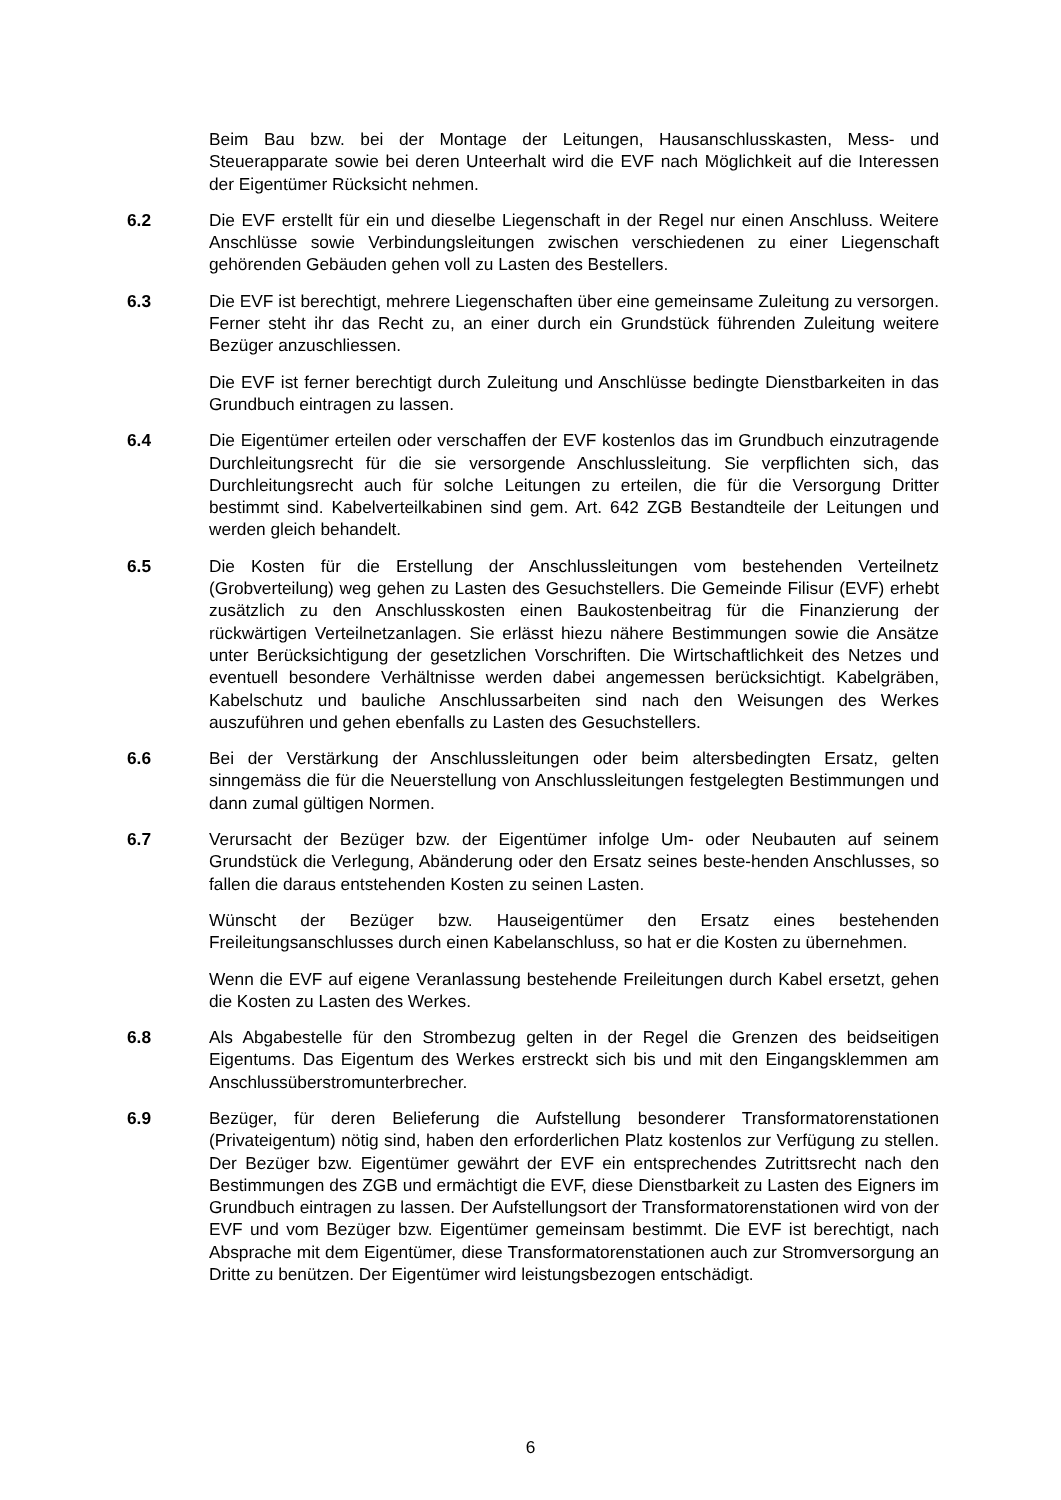Beim Bau bzw. bei der Montage der Leitungen, Hausanschlusskasten, Mess- und Steuerapparate sowie bei deren Unteerhalt wird die EVF nach Möglichkeit auf die Interessen der Eigentümer Rücksicht nehmen.
6.2 Die EVF erstellt für ein und dieselbe Liegenschaft in der Regel nur einen Anschluss. Weitere Anschlüsse sowie Verbindungsleitungen zwischen verschiedenen zu einer Liegenschaft gehörenden Gebäuden gehen voll zu Lasten des Bestellers.
6.3 Die EVF ist berechtigt, mehrere Liegenschaften über eine gemeinsame Zuleitung zu versorgen. Ferner steht ihr das Recht zu, an einer durch ein Grundstück führenden Zuleitung weitere Bezüger anzuschliessen.
Die EVF ist ferner berechtigt durch Zuleitung und Anschlüsse bedingte Dienstbarkeiten in das Grundbuch eintragen zu lassen.
6.4 Die Eigentümer erteilen oder verschaffen der EVF kostenlos das im Grundbuch einzutragende Durchleitungsrecht für die sie versorgende Anschlussleitung. Sie verpflichten sich, das Durchleitungsrecht auch für solche Leitungen zu erteilen, die für die Versorgung Dritter bestimmt sind. Kabelverteilkabinen sind gem. Art. 642 ZGB Bestandteile der Leitungen und werden gleich behandelt.
6.5 Die Kosten für die Erstellung der Anschlussleitungen vom bestehenden Verteilnetz (Grobverteilung) weg gehen zu Lasten des Gesuchstellers. Die Gemeinde Filisur (EVF) erhebt zusätzlich zu den Anschlusskosten einen Baukostenbeitrag für die Finanzierung der rückwärtigen Verteilnetzanlagen. Sie erlässt hiezu nähere Bestimmungen sowie die Ansätze unter Berücksichtigung der gesetzlichen Vorschriften. Die Wirtschaftlichkeit des Netzes und eventuell besondere Verhältnisse werden dabei angemessen berücksichtigt. Kabelgräben, Kabelschutz und bauliche Anschlussarbeiten sind nach den Weisungen des Werkes auszuführen und gehen ebenfalls zu Lasten des Gesuchstellers.
6.6 Bei der Verstärkung der Anschlussleitungen oder beim altersbedingten Ersatz, gelten sinngemäss die für die Neuerstellung von Anschlussleitungen festgelegten Bestimmungen und dann zumal gültigen Normen.
6.7 Verursacht der Bezüger bzw. der Eigentümer infolge Um- oder Neubauten auf seinem Grundstück die Verlegung, Abänderung oder den Ersatz seines beste-henden Anschlusses, so fallen die daraus entstehenden Kosten zu seinen Lasten.
Wünscht der Bezüger bzw. Hauseigentümer den Ersatz eines bestehenden Freileitungsanschlusses durch einen Kabelanschluss, so hat er die Kosten zu übernehmen.
Wenn die EVF auf eigene Veranlassung bestehende Freileitungen durch Kabel ersetzt, gehen die Kosten zu Lasten des Werkes.
6.8 Als Abgabestelle für den Strombezug gelten in der Regel die Grenzen des beidseitigen Eigentums. Das Eigentum des Werkes erstreckt sich bis und mit den Eingangsklemmen am Anschlussüberstromunterbrecher.
6.9 Bezüger, für deren Belieferung die Aufstellung besonderer Transformatorenstationen (Privateigentum) nötig sind, haben den erforderlichen Platz kostenlos zur Verfügung zu stellen. Der Bezüger bzw. Eigentümer gewährt der EVF ein entsprechendes Zutrittsrecht nach den Bestimmungen des ZGB und ermächtigt die EVF, diese Dienstbarkeit zu Lasten des Eigners im Grundbuch eintragen zu lassen. Der Aufstellungsort der Transformatorenstationen wird von der EVF und vom Bezüger bzw. Eigentümer gemeinsam bestimmt. Die EVF ist berechtigt, nach Absprache mit dem Eigentümer, diese Transformatorenstationen auch zur Stromversorgung an Dritte zu benützen. Der Eigentümer wird leistungsbezogen entschädigt.
6